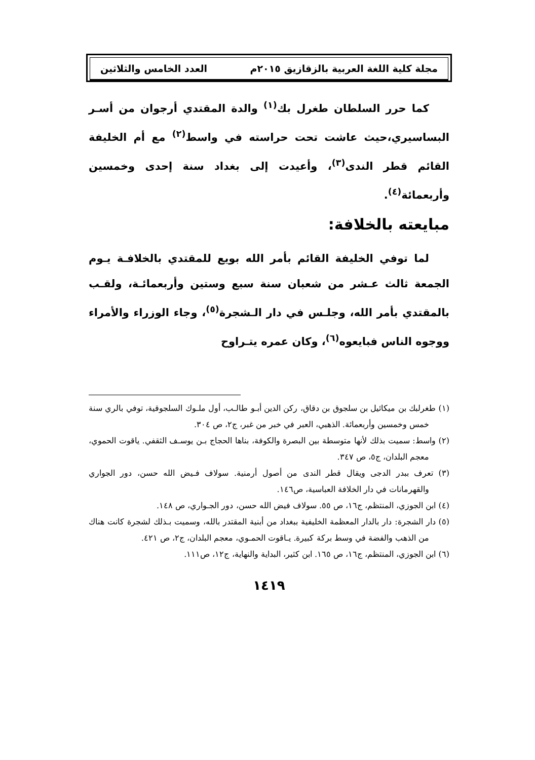مجلة كلية اللغة العربية بالزقازيق ٢٠١٥م العدد الخامس والثلاثين
كما حرر السلطان طغرل بك<sup>(١)</sup> والدة المقتدي أرجوان من أسـر البساسيري،حيث عاشت تحت حراسته في واسط<sup>(٢)</sup> مع أم الخليفة القائم قطر الندى<sup>(٣)</sup>، وأعيدت إلى بغداد سنة إحدى وخمسين وأربعمائة<sup>(٤)</sup>.
مبايعته بالخلافة:
لما توفي الخليفة القائم بأمر الله بويع للمقتدي بالخلافـة يـوم الجمعة ثالث عـشر من شعبان سنة سبع وستين وأربعمائـة، ولقـب بالمقتدي بأمر الله، وجلـس في دار الـشجرة<sup>(٥)</sup>، وجاء الوزراء والأمراء ووجوه الناس فبايعوه<sup>(٦)</sup>، وكان عمره يتـراوح
(١) طغرلبك بن ميكائيل بن سلجوق بن دقاق، ركن الدين أبـو طالـب، أول ملـوك السلجوقية، توفي بالري سنة خمس وخمسين وأربعمائة. الذهبي، العبر في خبر من غبر، ج٢، ص ٣٠٤.
(٢) واسط: سميت بذلك لأنها متوسطة بين البصرة والكوفة، بناها الحجاج بـن يوسـف الثقفي. ياقوت الحموي، معجم البلدان، ج٥، ص ٣٤٧.
(٣) تعرف ببدر الدجى ويقال قطر الندى من أصول أرمنية. سولاف فـيض الله حسن، دور الجواري والقهرمانات في دار الخلافة العباسية، ص١٤٦.
(٤) ابن الجوزي، المنتظم، ج١٦، ص ٥٥. سولاف فيض الله حسن، دور الجـواري، ص ١٤٨.
(٥) دار الشجرة: دار بالدار المعظمة الخليفية ببغداد من أبنية المقتدر بالله، وسميت بـذلك لشجرة كانت هناك من الذهب والفضة في وسط بركة كبيرة. يـاقوت الحمـوي، معجم البلدان، ج٢، ص ٤٢١.
(٦) ابن الجوزي، المنتظم، ج١٦، ص ١٦٥. ابن كثير، البداية والنهاية، ج١٢، ص١١١.
١٤١٩